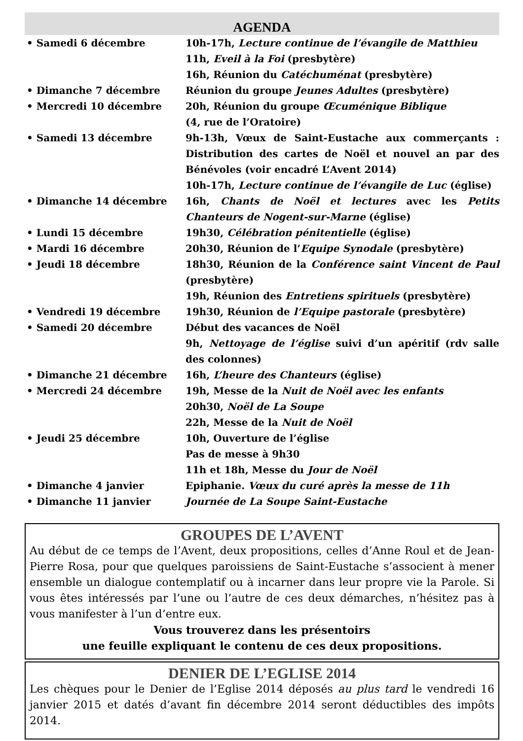AGENDA
• Samedi 6 décembre 10h-17h, Lecture continue de l’évangile de Matthieu
11h, Eveil à la Foi (presbytère)
16h, Réunion du Catéchuménat (presbytère)
• Dimanche 7 décembre Réunion du groupe Jeunes Adultes (presbytère)
• Mercredi 10 décembre 20h, Réunion du groupe Œcuménique Biblique
(4, rue de l’Oratoire)
• Samedi 13 décembre 9h-13h, Vœux de Saint-Eustache aux commerçants : Distribution des cartes de Noël et nouvel an par des Bénévoles (voir encadré L’Avent 2014)
10h-17h, Lecture continue de l’évangile de Luc (église)
• Dimanche 14 décembre 16h, Chants de Noël et lectures avec les Petits Chanteurs de Nogent-sur-Marne (église)
• Lundi 15 décembre 19h30, Célébration pénitentielle (église)
• Mardi 16 décembre 20h30, Réunion de l’Equipe Synodale (presbytère)
• Jeudi 18 décembre 18h30, Réunion de la Conférence saint Vincent de Paul (presbytère)
19h, Réunion des Entretiens spirituels (presbytère)
• Vendredi 19 décembre 19h30, Réunion de l’Equipe pastorale (presbytère)
• Samedi 20 décembre Début des vacances de Noël
9h, Nettoyage de l’église suivi d’un apéritif (rdv salle des colonnes)
• Dimanche 21 décembre 16h, L’heure des Chanteurs (église)
• Mercredi 24 décembre 19h, Messe de la Nuit de Noël avec les enfants
20h30, Noël de La Soupe
22h, Messe de la Nuit de Noël
• Jeudi 25 décembre 10h, Ouverture de l’église
Pas de messe à 9h30
11h et 18h, Messe du Jour de Noël
• Dimanche 4 janvier Epiphanie. Vœux du curé après la messe de 11h
• Dimanche 11 janvier Journée de La Soupe Saint-Eustache
GROUPES DE L’AVENT
Au début de ce temps de l’Avent, deux propositions, celles d’Anne Roul et de Jean-Pierre Rosa, pour que quelques paroissiens de Saint-Eustache s’associent à mener ensemble un dialogue contemplatif ou à incarner dans leur propre vie la Parole. Si vous êtes intéressés par l’une ou l’autre de ces deux démarches, n’hésitez pas à vous manifester à l’un d’entre eux.
Vous trouverez dans les présentoirs
une feuille expliquant le contenu de ces deux propositions.
DENIER DE L’EGLISE 2014
Les chèques pour le Denier de l’Eglise 2014 déposés au plus tard le vendredi 16 janvier 2015 et datés d’avant fin décembre 2014 seront déductibles des impôts 2014.